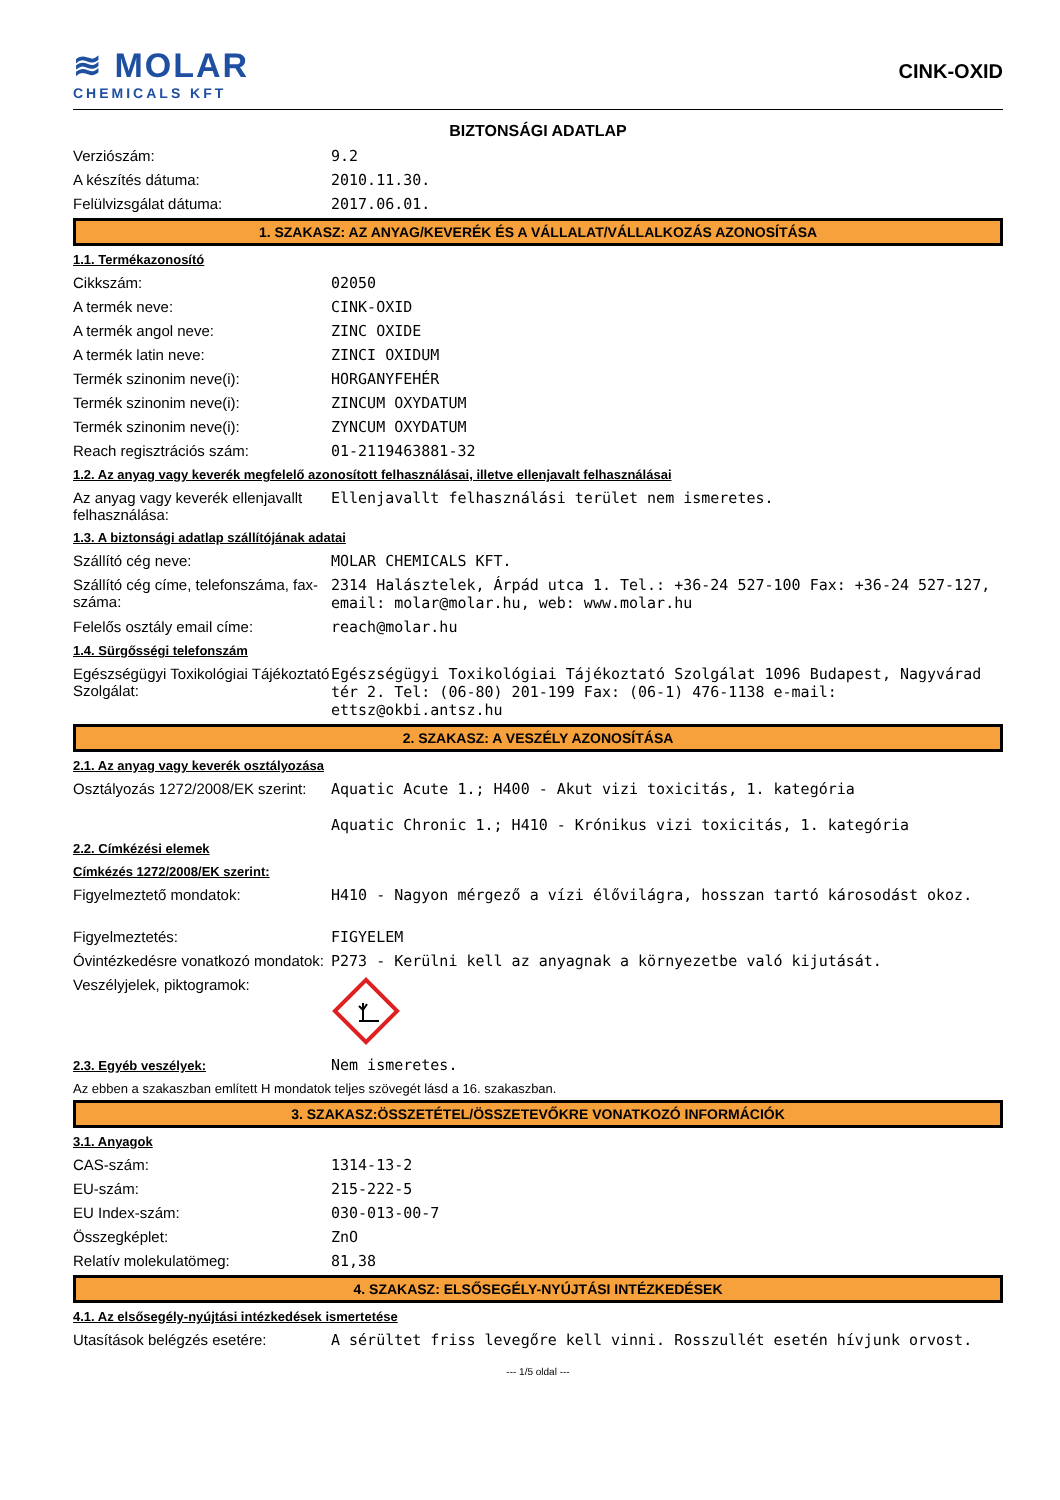≋ MOLAR
CHEMICALS KFT
CINK-OXID
BIZTONSÁGI ADATLAP
| Verziószám: | 9.2 |
| A készítés dátuma: | 2010.11.30. |
| Felülvizsgálat dátuma: | 2017.06.01. |
1. SZAKASZ: AZ ANYAG/KEVERÉK ÉS A VÁLLALAT/VÁLLALKOZÁS AZONOSÍTÁSA
1.1. Termékazonosító
| Cikkszám: | 02050 |
| A termék neve: | CINK-OXID |
| A termék angol neve: | ZINC OXIDE |
| A termék latin neve: | ZINCI OXIDUM |
| Termék szinonim neve(i): | HORGANYFEHÉR |
| Termék szinonim neve(i): | ZINCUM OXYDATUM |
| Termék szinonim neve(i): | ZYNCUM OXYDATUM |
| Reach regisztrációs szám: | 01-2119463881-32 |
1.2. Az anyag vagy keverék megfelelő azonosított felhasználásai, illetve ellenjavalt felhasználásai
| Az anyag vagy keverék ellenjavallt felhasználása: | Ellenjavallt felhasználási terület nem ismeretes. |
1.3. A biztonsági adatlap szállítójának adatai
| Szállító cég neve: | MOLAR CHEMICALS KFT. |
| Szállító cég címe, telefonszáma, fax-száma: | 2314 Halásztelek, Árpád utca 1. Tel.: +36-24 527-100 Fax: +36-24 527-127, email: molar@molar.hu, web: www.molar.hu |
| Felelős osztály email címe: | reach@molar.hu |
1.4. Sürgősségi telefonszám
| Egészségügyi Toxikológiai Tájékoztató Szolgálat: | Egészségügyi Toxikológiai Tájékoztató Szolgálat 1096 Budapest, Nagyvárad tér 2. Tel: (06-80) 201-199 Fax: (06-1) 476-1138 e-mail: ettsz@okbi.antsz.hu |
2. SZAKASZ: A VESZÉLY AZONOSÍTÁSA
2.1. Az anyag vagy keverék osztályozása
| Osztályozás 1272/2008/EK szerint: | Aquatic Acute 1.; H400 - Akut vizi toxicitás, 1. kategória Aquatic Chronic 1.; H410 - Krónikus vizi toxicitás, 1. kategória |
2.2. Címkézési elemek
Címkézés 1272/2008/EK szerint:
| Figyelmeztető mondatok: | H410 - Nagyon mérgező a vízi élővilágra, hosszan tartó károsodást okoz. |
| Figyelmeztetés: | FIGYELEM |
| Óvintézkedésre vonatkozó mondatok: | P273 - Kerülni kell az anyagnak a környezetbe való kijutását. |
| Veszélyjelek, piktogramok: | |
| 2.3. Egyéb veszélyek: | Nem ismeretes. |
Az ebben a szakaszban említett H mondatok teljes szövegét lásd a 16. szakaszban.
3. SZAKASZ:ÖSSZETÉTEL/ÖSSZETEVŐKRE VONATKOZÓ INFORMÁCIÓK
3.1. Anyagok
| CAS-szám: | 1314-13-2 |
| EU-szám: | 215-222-5 |
| EU Index-szám: | 030-013-00-7 |
| Összegképlet: | ZnO |
| Relatív molekulatömeg: | 81,38 |
4. SZAKASZ: ELSŐSEGÉLY-NYÚJTÁSI INTÉZKEDÉSEK
4.1. Az elsősegély-nyújtási intézkedések ismertetése
| Utasítások belégzés esetére: | A sérültet friss levegőre kell vinni. Rosszullét esetén hívjunk orvost. |
--- 1/5 oldal ---